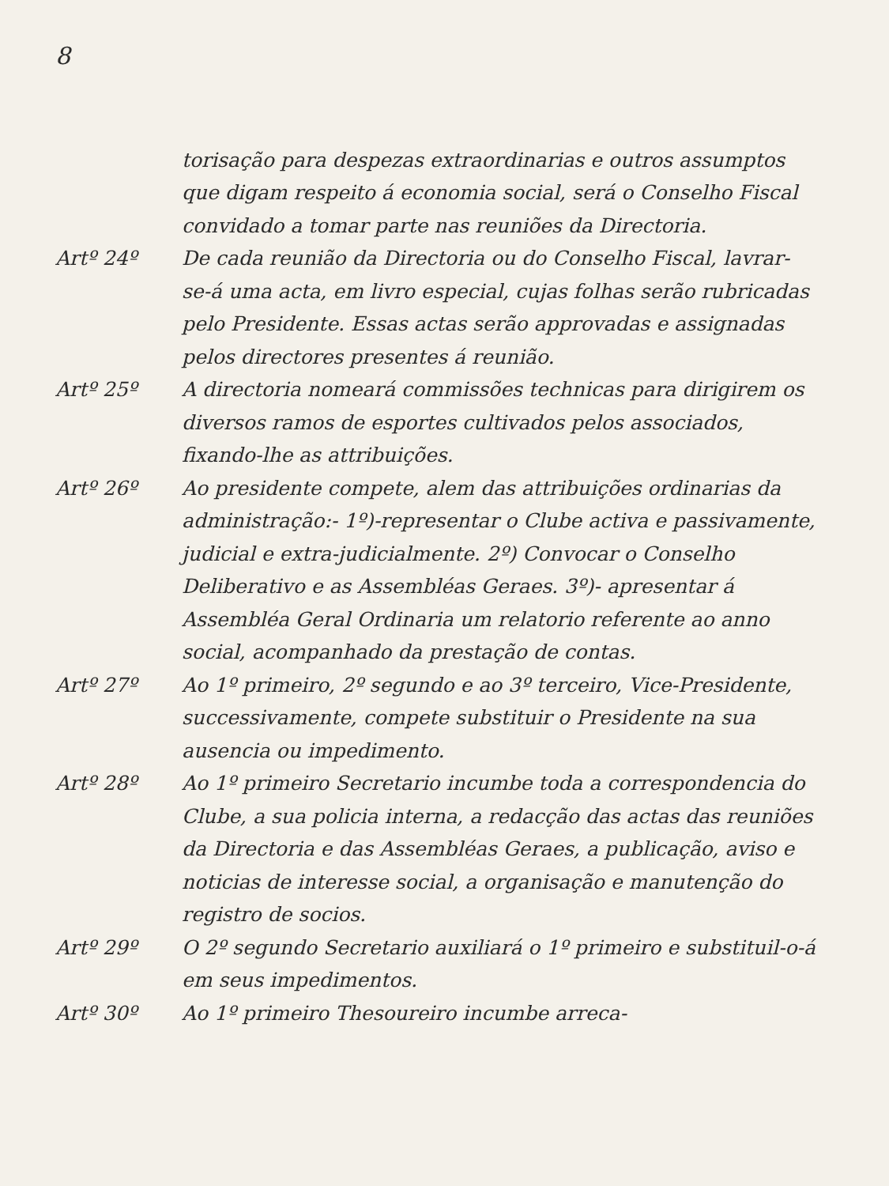8
torisação para despezas extraordinarias e outros assumptos que digam respeito á economia social, será o Conselho Fiscal convidado a tomar parte nas reuniões da Directoria.
Artº 24º De cada reunião da Directoria ou do Conselho Fiscal, lavrar-se-á uma acta, em livro especial, cujas folhas serão rubricadas pelo Presidente. Essas actas serão approvadas e assignadas pelos directores presentes á reunião.
Artº 25º A directoria nomeará commissões technicas para dirigirem os diversos ramos de esportes cultivados pelos associados, fixando-lhe as attribuições.
Artº 26º Ao presidente compete, alem das attribuições ordinarias da administração:- 1º)-representar o Clube activa e passivamente, judicial e extra-judicialmente. 2º) Convocar o Conselho Deliberativo e as Assembléas Geraes. 3º)- apresentar á Assembléa Geral Ordinaria um relatorio referente ao anno social, acompanhado da prestação de contas.
Artº 27º Ao 1º primeiro, 2º segundo e ao 3º terceiro, Vice-Presidente, successivamente, compete substituir o Presidente na sua ausencia ou impedimento.
Artº 28º Ao 1º primeiro Secretario incumbe toda a correspondencia do Clube, a sua policia interna, a redacção das actas das reuniões da Directoria e das Assembléas Geraes, a publicação, aviso e noticias de interesse social, a organisação e manutenção do registro de socios.
Artº 29º O 2º segundo Secretario auxiliará o 1º primeiro e substituil-o-á em seus impedimentos.
Artº 30º Ao 1º primeiro Thesoureiro incumbe arreca-